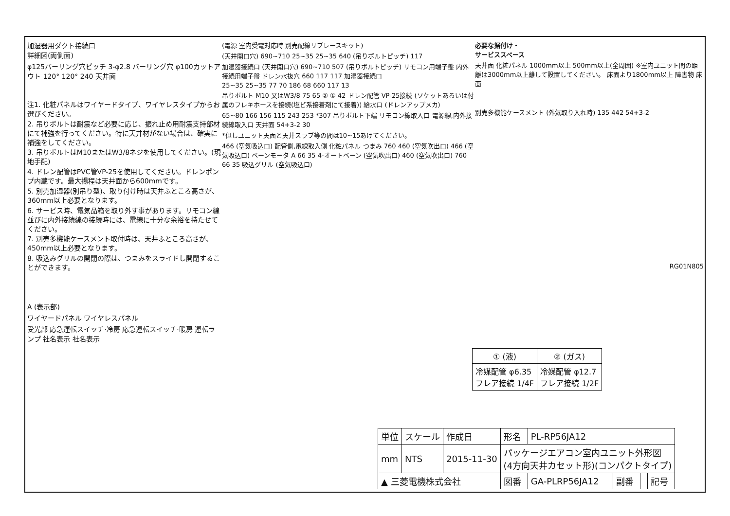加湿器用ダクト接続口
詳細図(両側面)
φ125バーリング穴ピッチ 3-φ2.8 バーリング穴 φ100カットアウト 120° 120° 240 天井面
注1. 化粧パネルはワイヤードタイプ、ワイヤレスタイプからお選びください。
2. 吊りボルトは耐震など必要に応じ、振れ止め用耐震支持部材にて補強を行ってください。特に天井材がない場合は、確実に補強をしてください。
3. 吊りボルトはM10またはW3/8ネジを使用してください。(現地手配)
4. ドレン配管はPVC管VP-25を使用してください。ドレンポンプ内蔵です。最大揚程は天井面から600mmです。
5. 別売加湿器(別吊り型)、取り付け時は天井ふところ高さが、360mm以上必要となります。
6. サービス時、電気品箱を取り外す事があります。リモコン線並びに内外接続線の接続時には、電線に十分な余裕を持たせてください。
7. 別売多機能ケースメント取付時は、天井ふところ高さが、450mm以上必要となります。
8. 吸込みグリルの開閉の際は、つまみをスライドし開閉することができます。
A (表示部)
ワイヤードパネル ワイヤレスパネル
受光部 応急運転スイッチ·冷房 応急運転スイッチ·暖房 運転ランプ 社名表示 社名表示
(電源 室内受電対応時 別売配線リプレースキット)
(天井開口穴) 690~710 25~35 25~35 640 (吊りボルトピッチ) 117
加湿器接続口 (天井開口穴) 690~710 507 (吊りボルトピッチ) リモコン用端子盤 内外接続用端子盤 ドレン水抜穴 660 117 117 加湿器接続口
25~35 25~35 77 70 186 68 660 117 13
吊りボルト M10 又はW3/8 75 65 ② ① 42 ドレン配管 VP-25接続 (ソケットあるいは付属のフレキホースを接続(塩ビ系接着剤にて接着)) 給水口 (ドレンアップメカ)
65~80 166 156 115 243 253 *307 吊りボルト下端 リモコン線取入口 電源線,内外接続線取入口 天井面 54+3-2 30
*但しユニット天面と天井スラブ等の間は10~15あけてください。
466 (空気吸込口) 配管側,電線取入側 化粧パネル つまみ 760 460 (空気吹出口) 466 (空気吸込口) ベーンモータ A 66 35 4-オートベーン (空気吹出口) 460 (空気吹出口) 760 66 35 吸込グリル (空気吸込口)
必要な据付け・
サービススペース
天井面 化粧パネル 1000mm以上 500mm以上(全周囲) ※室内ユニット間の距離は3000mm以上離して設置してください。 床面より1800mm以上 障害物 床面
別売多機能ケースメント (外気取り入れ時) 135 442 54+3-2
RG01N805
| ① (液) | ② (ガス) |
| --- | --- |
| 冷媒配管 φ6.35 フレア接続 1/4F | 冷媒配管 φ12.7 フレア接続 1/2F |
| 単位 | スケール | 作成日 | 形名 | PL-RP56JA12 | | | |
| mm | NTS | 2015-11-30 | パッケージエアコン室内ユニット外形図 (4方向天井カセット形)(コンパクトタイプ) | | | | |
| ▲ 三菱電機株式会社 | | | 図番 | GA-PLRP56JA12 | 副番 | | 記号 |